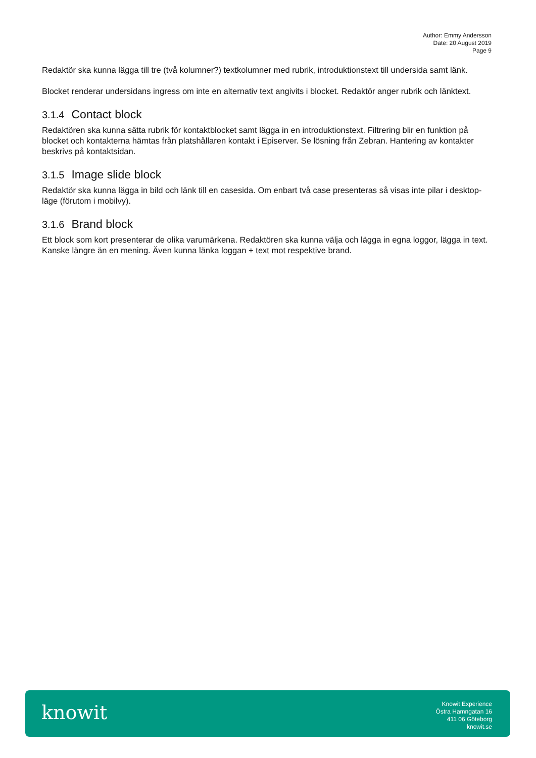Author: Emmy Andersson
Date: 20 August 2019
Page 9
Redaktör ska kunna lägga till tre (två kolumner?) textkolumner med rubrik, introduktionstext till undersida samt länk.
Blocket renderar undersidans ingress om inte en alternativ text angivits i blocket. Redaktör anger rubrik och länktext.
3.1.4 Contact block
Redaktören ska kunna sätta rubrik för kontaktblocket samt lägga in en introduktionstext. Filtrering blir en funktion på blocket och kontakterna hämtas från platshållaren kontakt i Episerver. Se lösning från Zebran. Hantering av kontakter beskrivs på kontaktsidan.
3.1.5 Image slide block
Redaktör ska kunna lägga in bild och länk till en casesida. Om enbart två case presenteras så visas inte pilar i desktop-läge (förutom i mobilvy).
3.1.6 Brand block
Ett block som kort presenterar de olika varumärkena. Redaktören ska kunna välja och lägga in egna loggor, lägga in text. Kanske längre än en mening. Även kunna länka loggan + text mot respektive brand.
knowit
Knowit Experience
Östra Hamngatan 16
411 06 Göteborg
knowit.se